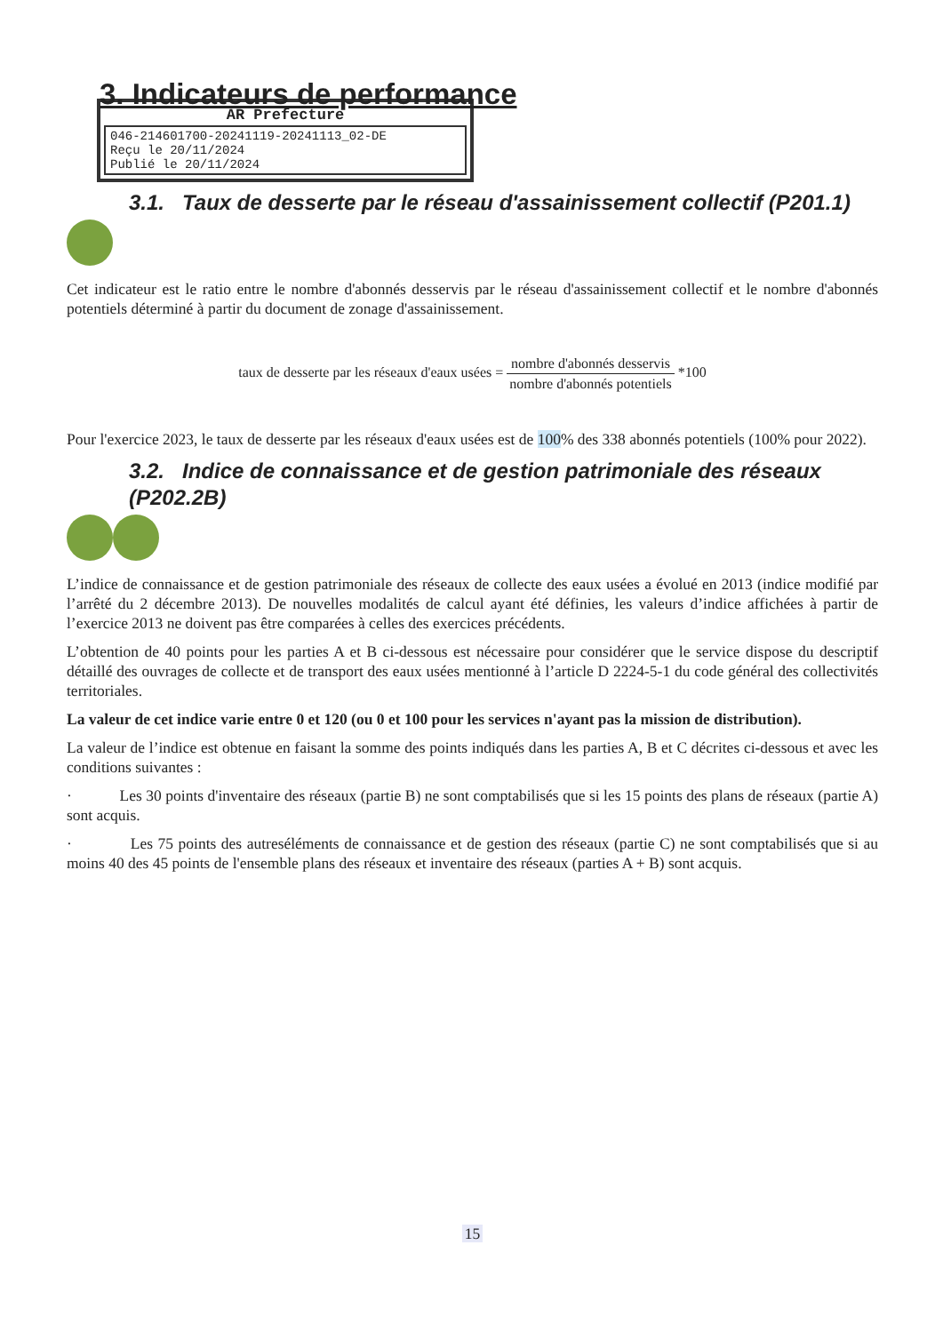3. Indicateurs de performance
AR Prefecture
046-214601700-20241119-20241113_02-DE
Reçu le 20/11/2024
Publié le 20/11/2024
3.1. Taux de desserte par le réseau d'assainissement collectif (P201.1)
Cet indicateur est le ratio entre le nombre d'abonnés desservis par le réseau d'assainissement collectif et le nombre d'abonnés potentiels déterminé à partir du document de zonage d'assainissement.
taux de desserte par les réseaux d'eaux usées = nombre d'abonnés desservis nombre d'abonnés potentiels *100
Pour l'exercice 2023, le taux de desserte par les réseaux d'eaux usées est de 100% des 338 abonnés potentiels (100% pour 2022).
3.2. Indice de connaissance et de gestion patrimoniale des réseaux (P202.2B)
L’indice de connaissance et de gestion patrimoniale des réseaux de collecte des eaux usées a évolué en 2013 (indice modifié par l’arrêté du 2 décembre 2013). De nouvelles modalités de calcul ayant été définies, les valeurs d’indice affichées à partir de l’exercice 2013 ne doivent pas être comparées à celles des exercices précédents.
L’obtention de 40 points pour les parties A et B ci-dessous est nécessaire pour considérer que le service dispose du descriptif détaillé des ouvrages de collecte et de transport des eaux usées mentionné à l’article D 2224-5-1 du code général des collectivités territoriales.
La valeur de cet indice varie entre 0 et 120 (ou 0 et 100 pour les services n'ayant pas la mission de distribution).
La valeur de l’indice est obtenue en faisant la somme des points indiqués dans les parties A, B et C décrites ci-dessous et avec les conditions suivantes :
· Les 30 points d'inventaire des réseaux (partie B) ne sont comptabilisés que si les 15 points des plans de réseaux (partie A) sont acquis.
· Les 75 points des autreséléments de connaissance et de gestion des réseaux (partie C) ne sont comptabilisés que si au moins 40 des 45 points de l'ensemble plans des réseaux et inventaire des réseaux (parties A + B) sont acquis.
15